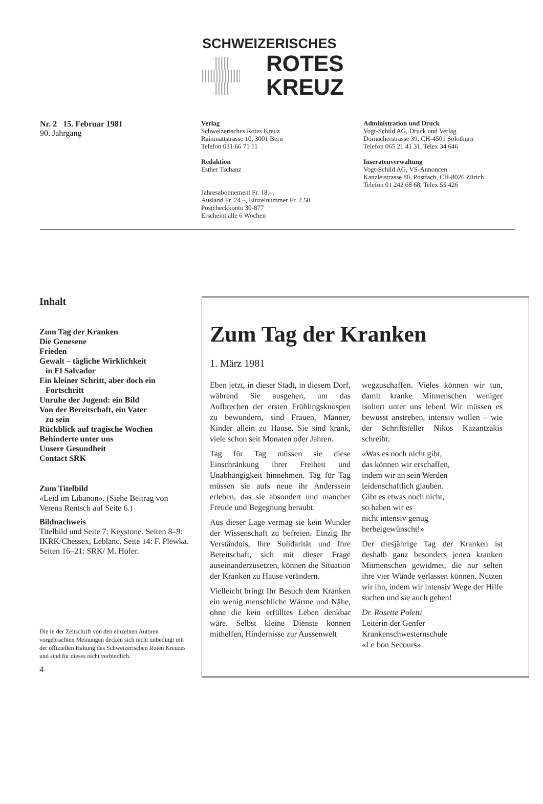SCHWEIZERISCHES
ROTES
KREUZ
Nr. 2 15. Februar 1981
90. Jahrgang
Verlag
Schweizerisches Rotes Kreuz
Rainmattstrasse 10, 3001 Bern
Telefon 031 66 71 11
Redaktion
Esther Tschanz
Jahresabonnement Fr. 18.–,
Ausland Fr. 24.–, Einzelnummer Fr. 2.50
Postcheckkonto 30-877
Erscheint alle 6 Wochen
Administration und Druck
Vogt-Schild AG, Druck und Verlag
Dornacherstrasse 39, CH-4501 Solothurn
Telefon 065 21 41 31, Telex 34 646
Inseratenverwaltung
Vogt-Schild AG, VS-Annoncen
Kanzleistrasse 80, Postfach, CH-8026 Zürich
Telefon 01 242 68 68, Telex 55 426
Inhalt
Zum Tag der Kranken
Die Genesene
Frieden
Gewalt – tägliche Wirklichkeit
in El Salvador
Ein kleiner Schritt, aber doch ein
Fortschritt
Unruhe der Jugend: ein Bild
Von der Bereitschaft, ein Vater
zu sein
Rückblick auf tragische Wochen
Behinderte unter uns
Unsere Gesundheit
Contact SRK
Zum Titelbild
«Leid im Libanon». (Siehe Beitrag von Verena Rentsch auf Seite 6.)
Bildnachweis
Titelbild und Seite 7: Keystone. Seiten 8–9: IKRK/Chessex, Leblanc. Seite 14: F. Plewka. Seiten 16–21: SRK/ M. Hofer.
Die in der Zeitschrift von den einzelnen Autoren vorgebrachten Meinungen decken sich nicht unbedingt mit der offiziellen Haltung des Schweizerischen Roten Kreuzes und sind für dieses nicht verbindlich.
4
Zum Tag der Kranken
1. März 1981
Eben jetzt, in dieser Stadt, in diesem Dorf, während Sie ausgehen, um das Aufbrechen der ersten Frühlingsknospen zu bewundern, sind Frauen, Männer, Kinder allein zu Hause. Sie sind krank, viele schon seit Monaten oder Jahren.
Tag für Tag müssen sie diese Einschränkung ihrer Freiheit und Unabhängigkeit hinnehmen. Tag für Tag müssen sie aufs neue ihr Anderssein erleben, das sie absondert und mancher Freude und Begegnung beraubt.
Aus dieser Lage vermag sie kein Wunder der Wissenschaft zu befreien. Einzig Ihr Verständnis, Ihre Solidarität und Ihre Bereitschaft, sich mit dieser Frage auseinanderzusetzen, können die Situation der Kranken zu Hause verändern.
Vielleicht bringt Ihr Besuch dem Kranken ein wenig menschliche Wärme und Nähe, ohne die kein erfülltes Leben denkbar wäre. Selbst kleine Dienste können mithelfen, Hindernisse zur Aussenwelt
wegzuschaffen. Vieles können wir tun, damit kranke Mitmenschen weniger isoliert unter uns leben! Wir müssen es bewusst anstreben, intensiv wollen – wie der Schriftsteller Nikos Kazantzakis schreibt:
«Was es noch nicht gibt,
das können wir erschaffen,
indem wir an sein Werden
leidenschaftlich glauben.
Gibt es etwas noch nicht,
so haben wir es
nicht intensiv genug
herbeigewünscht!»
Der diesjährige Tag der Kranken ist deshalb ganz besonders jenen kranken Mitmenschen gewidmet, die nur selten ihre vier Wände verlassen können. Nutzen wir ihn, indem wir intensiv Wege der Hilfe suchen und sie auch gehen!
Dr. Rosette Poletti
Leiterin der Genfer Krankenschwesternschule
«Le bon Secours»